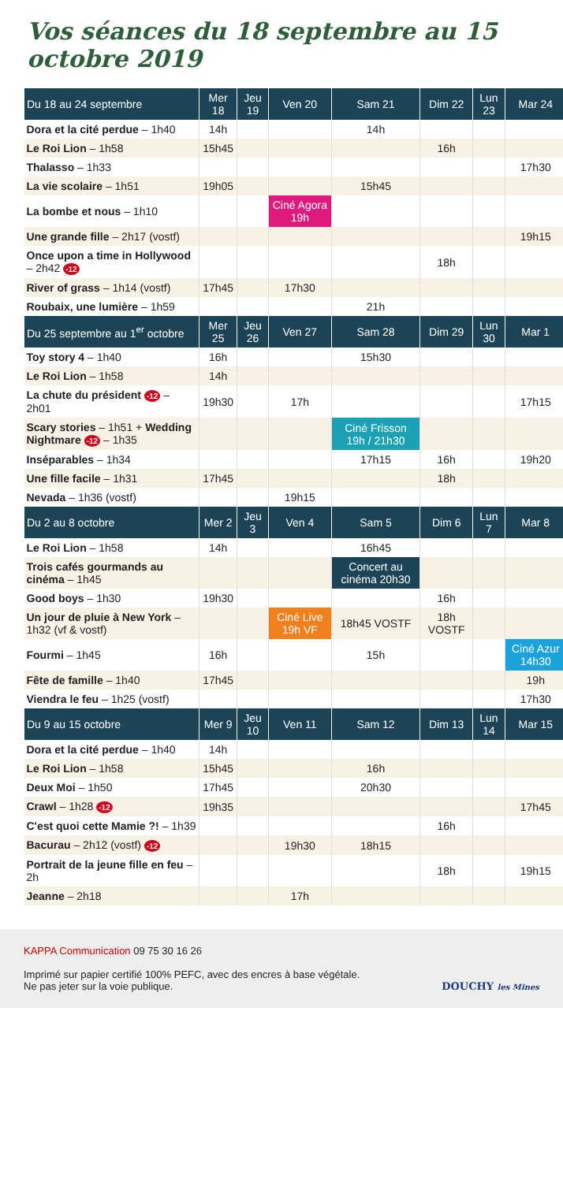Vos séances du 18 septembre au 15 octobre 2019
| Du 18 au 24 septembre | Mer 18 | Jeu 19 | Ven 20 | Sam 21 | Dim 22 | Lun 23 | Mar 24 |
| --- | --- | --- | --- | --- | --- | --- | --- |
| Dora et la cité perdue – 1h40 | 14h | | | 14h | | | |
| Le Roi Lion – 1h58 | 15h45 | | | | 16h | | |
| Thalasso – 1h33 | | | | | | | 17h30 |
| La vie scolaire – 1h51 | 19h05 | | | 15h45 | | | |
| La bombe et nous – 1h10 | | | Ciné Agora 19h | | | | |
| Une grande fille – 2h17 (vostf) | | | | | | | 19h15 |
| Once upon a time in Hollywood – 2h42 -12 | | | | | 18h | | |
| River of grass – 1h14 (vostf) | 17h45 | | 17h30 | | | | |
| Roubaix, une lumière – 1h59 | | | | 21h | | | |
| Du 25 septembre au 1<sup>er</sup> octobre | Mer 25 | Jeu 26 | Ven 27 | Sam 28 | Dim 29 | Lun 30 | Mar 1 |
| Toy story 4 – 1h40 | 16h | | | 15h30 | | | |
| Le Roi Lion – 1h58 | 14h | | | | | | |
| La chute du président -12 – 2h01 | 19h30 | | 17h | | | | 17h15 |
| Scary stories – 1h51 + Wedding Nightmare -12 – 1h35 | | | | Ciné Frisson 19h / 21h30 | | | |
| Inséparables – 1h34 | | | | 17h15 | 16h | | 19h20 |
| Une fille facile – 1h31 | 17h45 | | | | 18h | | |
| Nevada – 1h36 (vostf) | | | 19h15 | | | | |
| Du 2 au 8 octobre | Mer 2 | Jeu 3 | Ven 4 | Sam 5 | Dim 6 | Lun 7 | Mar 8 |
| Le Roi Lion – 1h58 | 14h | | | 16h45 | | | |
| Trois cafés gourmands au cinéma – 1h45 | | | | Concert au cinéma 20h30 | | | |
| Good boys – 1h30 | 19h30 | | | | 16h | | |
| Un jour de pluie à New York – 1h32 (vf & vostf) | | | Ciné Live 19h VF | 18h45 VOSTF | 18h VOSTF | | |
| Fourmi – 1h45 | 16h | | | 15h | | | Ciné Azur 14h30 |
| Fête de famille – 1h40 | 17h45 | | | | | | 19h |
| Viendra le feu – 1h25 (vostf) | | | | | | | 17h30 |
| Du 9 au 15 octobre | Mer 9 | Jeu 10 | Ven 11 | Sam 12 | Dim 13 | Lun 14 | Mar 15 |
| Dora et la cité perdue – 1h40 | 14h | | | | | | |
| Le Roi Lion – 1h58 | 15h45 | | | 16h | | | |
| Deux Moi – 1h50 | 17h45 | | | 20h30 | | | |
| Crawl – 1h28 -12 | 19h35 | | | | | | 17h45 |
| C'est quoi cette Mamie ?! – 1h39 | | | | | 16h | | |
| Bacurau – 2h12 (vostf) -12 | | | 19h30 | 18h15 | | | |
| Portrait de la jeune fille en feu – 2h | | | | | 18h | | 19h15 |
| Jeanne – 2h18 | | | 17h | | | | |
KAPPA Communication 09 75 30 16 26
Imprimé sur papier certifié 100% PEFC, avec des encres à base végétale.
Ne pas jeter sur la voie publique.
DOUCHY les Mines